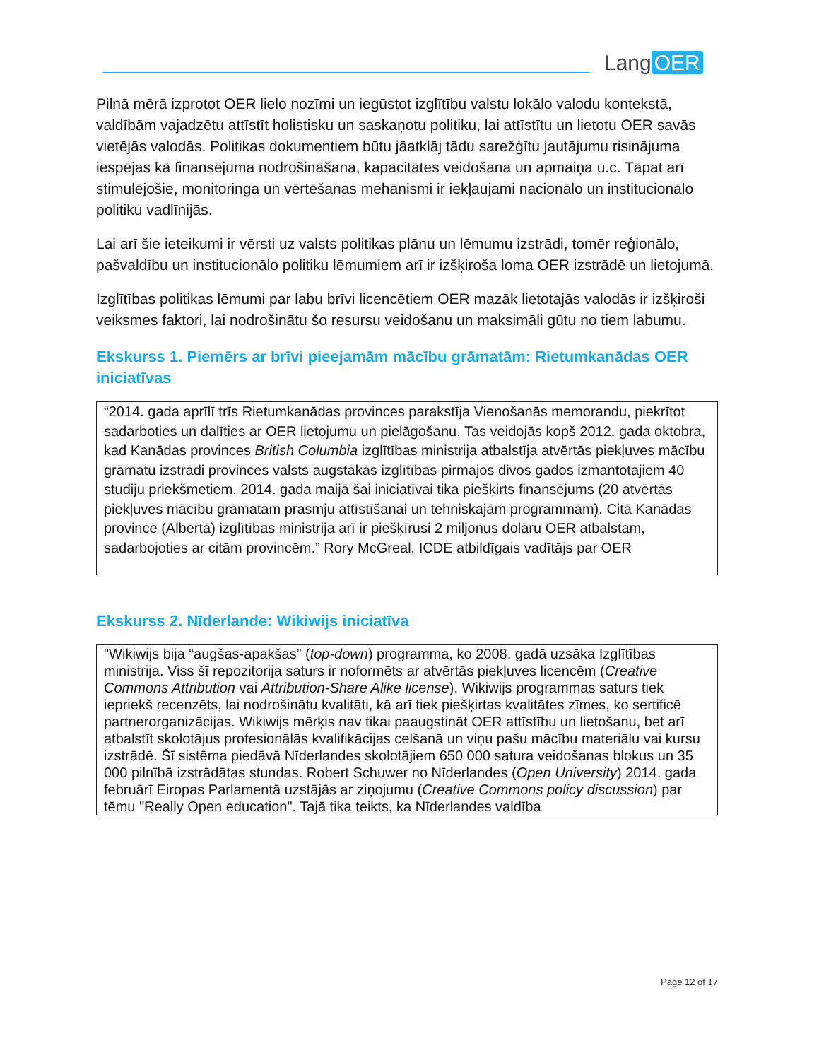Lang OER
Pilnā mērā izprotot OER lielo nozīmi un iegūstot izglītību valstu lokālo valodu kontekstā, valdībām vajadzētu attīstīt holistisku un saskaņotu politiku, lai attīstītu un lietotu OER savās vietējās valodās. Politikas dokumentiem būtu jāatklāj tādu sarežģītu jautājumu risinājuma iespējas kā finansējuma nodrošināšana, kapacitātes veidošana un apmaiņa u.c. Tāpat arī stimulējošie, monitoringa un vērtēšanas mehānismi ir iekļaujami nacionālo un institucionālo politiku vadlīnijās.
Lai arī šie ieteikumi ir vērsti uz valsts politikas plānu un lēmumu izstrādi, tomēr reģionālo, pašvaldību un institucionālo politiku lēmumiem arī ir izšķiroša loma OER izstrādē un lietojumā.
Izglītības politikas lēmumi par labu brīvi licencētiem OER mazāk lietotajās valodās ir izšķiroši veiksmes faktori, lai nodrošinātu šo resursu veidošanu un maksimāli gūtu no tiem labumu.
Ekskurss 1. Piemērs ar brīvi pieejamām mācību grāmatām: Rietumkanādas OER iniciatīvas
“2014. gada aprīlī trīs Rietumkanādas provinces parakstīja Vienošanās memorandu, piekrītot sadarboties un dalīties ar OER lietojumu un pielāgošanu. Tas veidojās kopš 2012. gada oktobra, kad Kanādas provinces British Columbia izglītības ministrija atbalstīja atvērtās piekļuves mācību grāmatu izstrādi provinces valsts augstākās izglītības pirmajos divos gados izmantotajiem 40 studiju priekšmetiem. 2014. gada maijā šai iniciatīvai tika piešķirts finansējums (20 atvērtās piekļuves mācību grāmatām prasmju attīstīšanai un tehniskajām programmām). Citā Kanādas provincē (Albertā) izglītības ministrija arī ir piešķīrusi 2 miljonus dolāru OER atbalstam, sadarbojoties ar citām provincēm.” Rory McGreal, ICDE atbildīgais vadītājs par OER
Ekskurss 2. Nīderlande: Wikiwijs iniciatīva
"Wikiwijs bija “augšas-apakšas” (top-down) programma, ko 2008. gadā uzsāka Izglītības ministrija. Viss šī repozitorija saturs ir noformēts ar atvērtās piekļuves licencēm (Creative Commons Attribution vai Attribution-Share Alike license). Wikiwijs programmas saturs tiek iepriekš recenzēts, lai nodrošinātu kvalitāti, kā arī tiek piešķirtas kvalitātes zīmes, ko sertificē partnerorganizācijas. Wikiwijs mērķis nav tikai paaugstināt OER attīstību un lietošanu, bet arī atbalstīt skolotājus profesionālās kvalifikācijas celšanā un viņu pašu mācību materiālu vai kursu izstrādē. Šī sistēma piedāvā Nīderlandes skolotājiem 650 000 satura veidošanas blokus un 35 000 pilnībā izstrādātas stundas. Robert Schuwer no Nīderlandes (Open University) 2014. gada februārī Eiropas Parlamentā uzstājās ar ziņojumu (Creative Commons policy discussion) par tēmu "Really Open education". Tajā tika teikts, ka Nīderlandes valdība
Page 12 of 17